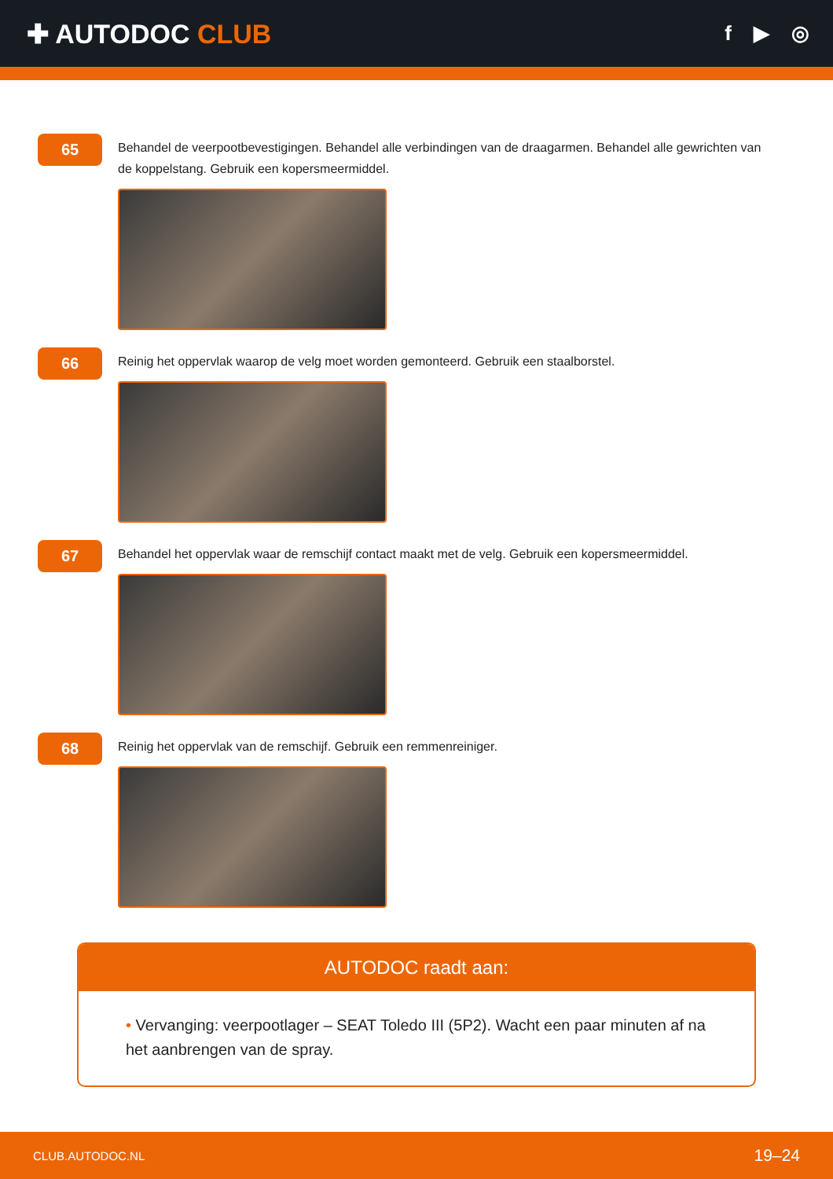✚ AUTODOC CLUB
f ▶ ◎
65
Behandel de veerpootbevestigingen. Behandel alle verbindingen van de draagarmen. Behandel alle gewrichten van de koppelstang. Gebruik een kopersmeermiddel.
66
Reinig het oppervlak waarop de velg moet worden gemonteerd. Gebruik een staalborstel.
67
Behandel het oppervlak waar de remschijf contact maakt met de velg. Gebruik een kopersmeermiddel.
68
Reinig het oppervlak van de remschijf. Gebruik een remmenreiniger.
AUTODOC raadt aan:
• Vervanging: veerpootlager – SEAT Toledo III (5P2). Wacht een paar minuten af na het aanbrengen van de spray.
CLUB.AUTODOC.NL 19–24